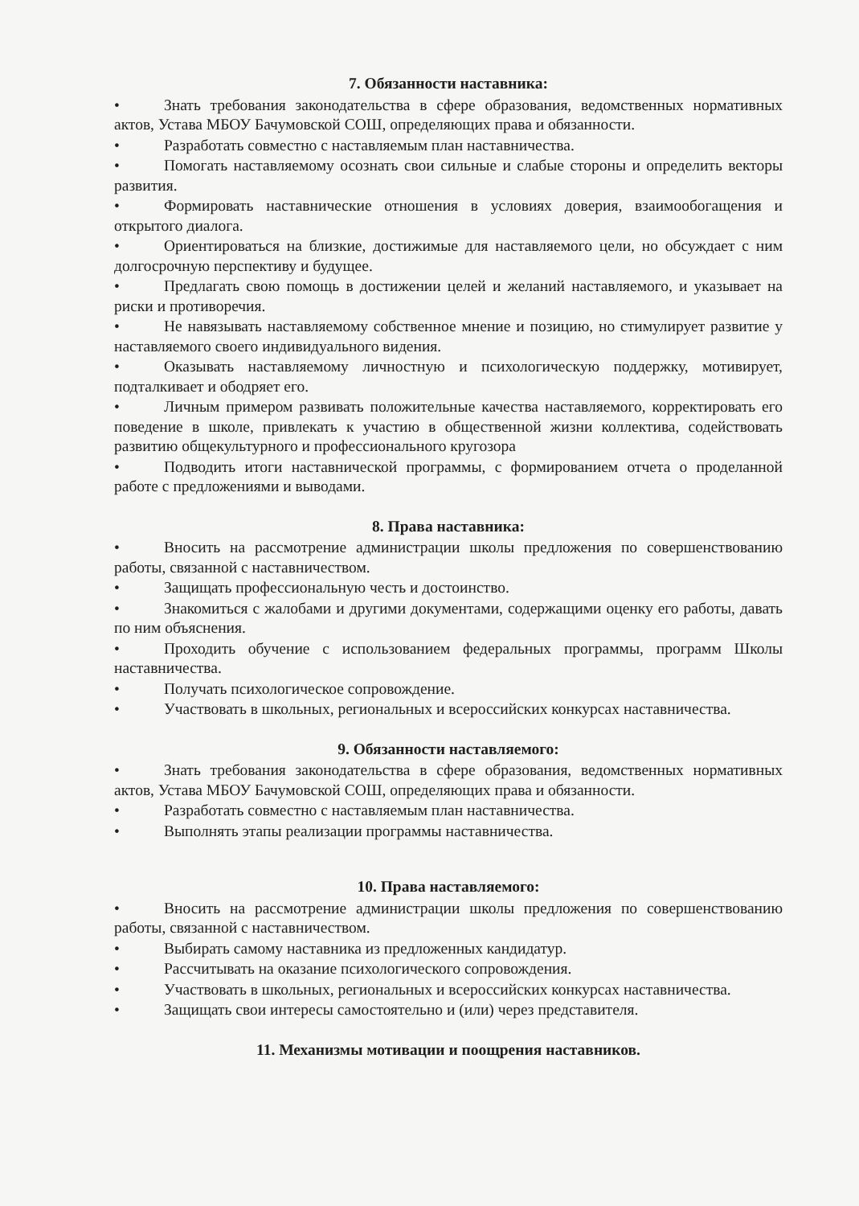7. Обязанности наставника:
• Знать требования законодательства в сфере образования, ведомственных нормативных актов, Устава МБОУ Бачумовской СОШ, определяющих права и обязанности.
• Разработать совместно с наставляемым план наставничества.
• Помогать наставляемому осознать свои сильные и слабые стороны и определить векторы развития.
• Формировать наставнические отношения в условиях доверия, взаимообогащения и открытого диалога.
• Ориентироваться на близкие, достижимые для наставляемого цели, но обсуждает с ним долгосрочную перспективу и будущее.
• Предлагать свою помощь в достижении целей и желаний наставляемого, и указывает на риски и противоречия.
• Не навязывать наставляемому собственное мнение и позицию, но стимулирует развитие у наставляемого своего индивидуального видения.
• Оказывать наставляемому личностную и психологическую поддержку, мотивирует, подталкивает и ободряет его.
• Личным примером развивать положительные качества наставляемого, корректировать его поведение в школе, привлекать к участию в общественной жизни коллектива, содействовать развитию общекультурного и профессионального кругозора
• Подводить итоги наставнической программы, с формированием отчета о проделанной работе с предложениями и выводами.
8. Права наставника:
• Вносить на рассмотрение администрации школы предложения по совершенствованию работы, связанной с наставничеством.
• Защищать профессиональную честь и достоинство.
• Знакомиться с жалобами и другими документами, содержащими оценку его работы, давать по ним объяснения.
• Проходить обучение с использованием федеральных программы, программ Школы наставничества.
• Получать психологическое сопровождение.
• Участвовать в школьных, региональных и всероссийских конкурсах наставничества.
9. Обязанности наставляемого:
• Знать требования законодательства в сфере образования, ведомственных нормативных актов, Устава МБОУ Бачумовской СОШ, определяющих права и обязанности.
• Разработать совместно с наставляемым план наставничества.
• Выполнять этапы реализации программы наставничества.
10. Права наставляемого:
• Вносить на рассмотрение администрации школы предложения по совершенствованию работы, связанной с наставничеством.
• Выбирать самому наставника из предложенных кандидатур.
• Рассчитывать на оказание психологического сопровождения.
• Участвовать в школьных, региональных и всероссийских конкурсах наставничества.
• Защищать свои интересы самостоятельно и (или) через представителя.
11. Механизмы мотивации и поощрения наставников.